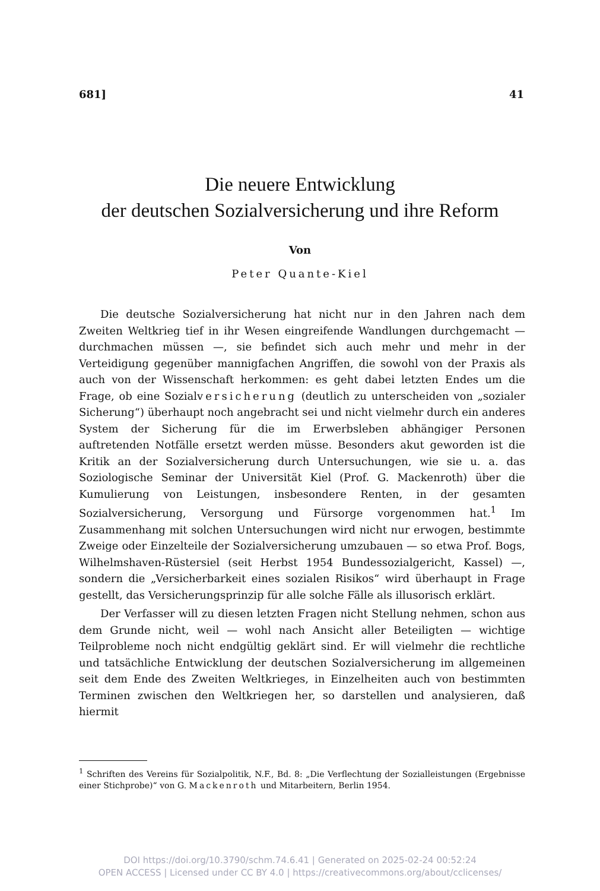681] 41
Die neuere Entwicklung
der deutschen Sozialversicherung und ihre Reform
Von
Peter Quante-Kiel
Die deutsche Sozialversicherung hat nicht nur in den Jahren nach dem Zweiten Weltkrieg tief in ihr Wesen eingreifende Wandlungen durchgemacht — durchmachen müssen —, sie befindet sich auch mehr und mehr in der Verteidigung gegenüber mannigfachen Angriffen, die sowohl von der Praxis als auch von der Wissenschaft herkommen: es geht dabei letzten Endes um die Frage, ob eine Sozialversicherung (deutlich zu unterscheiden von „sozialer Sicherung“) überhaupt noch angebracht sei und nicht vielmehr durch ein anderes System der Sicherung für die im Erwerbsleben abhängiger Personen auftretenden Notfälle ersetzt werden müsse. Besonders akut geworden ist die Kritik an der Sozialversicherung durch Untersuchungen, wie sie u. a. das Soziologische Seminar der Universität Kiel (Prof. G. Mackenroth) über die Kumulierung von Leistungen, insbesondere Renten, in der gesamten Sozialversicherung, Versorgung und Fürsorge vorgenommen hat.<sup>1</sup> Im Zusammenhang mit solchen Untersuchungen wird nicht nur erwogen, bestimmte Zweige oder Einzelteile der Sozialversicherung umzubauen — so etwa Prof. Bogs, Wilhelmshaven-Rüstersiel (seit Herbst 1954 Bundessozialgericht, Kassel) —, sondern die „Versicherbarkeit eines sozialen Risikos“ wird überhaupt in Frage gestellt, das Versicherungsprinzip für alle solche Fälle als illusorisch erklärt.
Der Verfasser will zu diesen letzten Fragen nicht Stellung nehmen, schon aus dem Grunde nicht, weil — wohl nach Ansicht aller Beteiligten — wichtige Teilprobleme noch nicht endgültig geklärt sind. Er will vielmehr die rechtliche und tatsächliche Entwicklung der deutschen Sozialversicherung im allgemeinen seit dem Ende des Zweiten Weltkrieges, in Einzelheiten auch von bestimmten Terminen zwischen den Weltkriegen her, so darstellen und analysieren, daß hiermit
<sup>1</sup> Schriften des Vereins für Sozialpolitik, N.F., Bd. 8: „Die Verflechtung der Sozialleistungen (Ergebnisse einer Stichprobe)“ von G. Mackenroth und Mitarbeitern, Berlin 1954.
DOI https://doi.org/10.3790/schm.74.6.41 | Generated on 2025-02-24 00:52:24
OPEN ACCESS | Licensed under CC BY 4.0 | https://creativecommons.org/about/cclicenses/